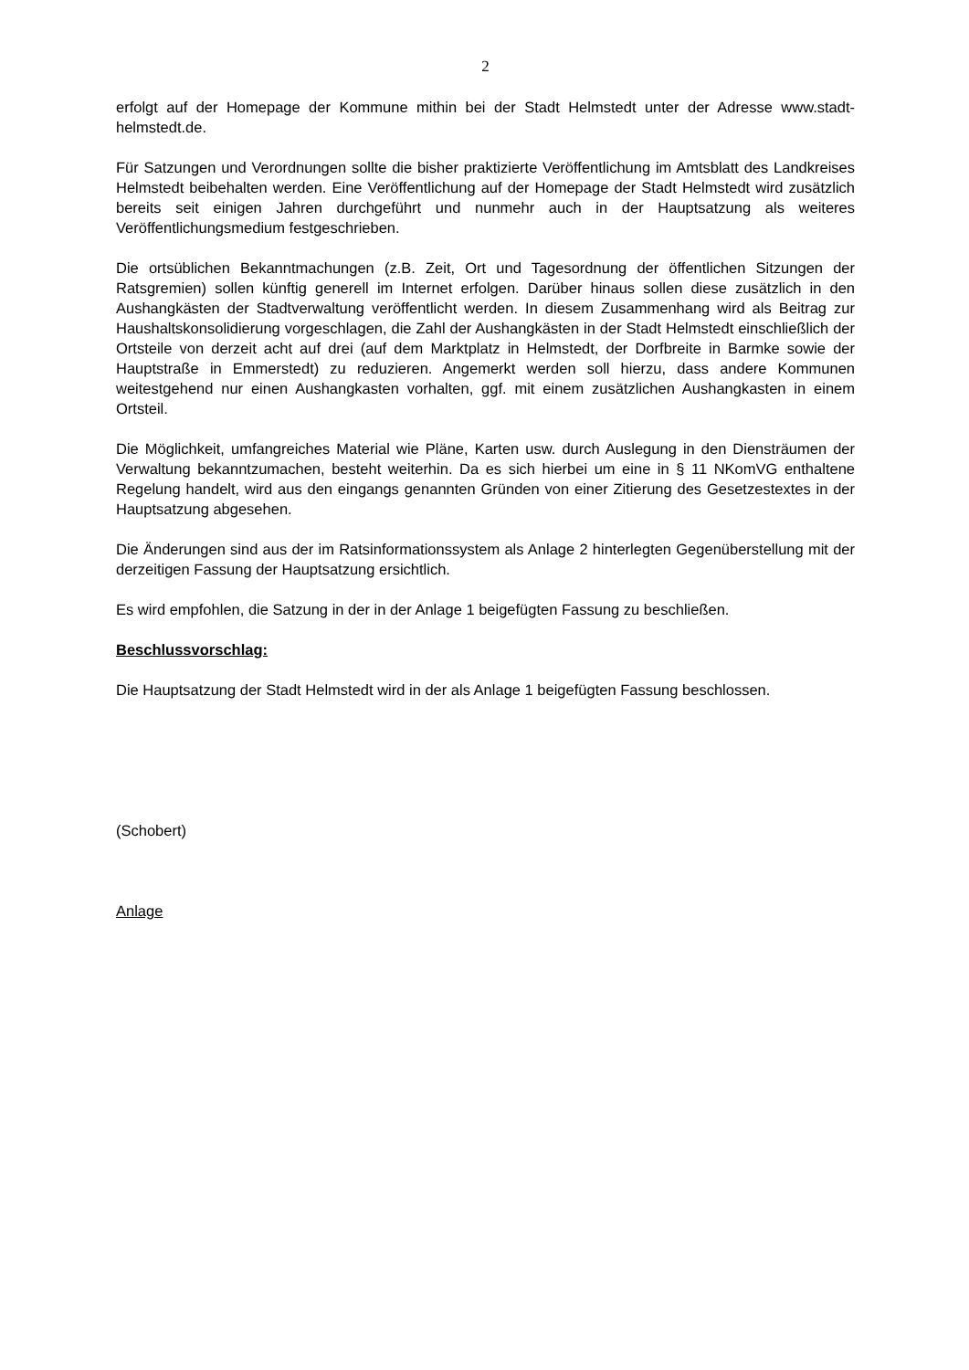2
erfolgt auf der Homepage der Kommune mithin bei der Stadt Helmstedt unter der Adresse www.stadt-helmstedt.de.
Für Satzungen und Verordnungen sollte die bisher praktizierte Veröffentlichung im Amtsblatt des Landkreises Helmstedt beibehalten werden. Eine Veröffentlichung auf der Homepage der Stadt Helmstedt wird zusätzlich bereits seit einigen Jahren durchgeführt und nunmehr auch in der Hauptsatzung als weiteres Veröffentlichungsmedium festgeschrieben.
Die ortsüblichen Bekanntmachungen (z.B. Zeit, Ort und Tagesordnung der öffentlichen Sitzungen der Ratsgremien) sollen künftig generell im Internet erfolgen. Darüber hinaus sollen diese zusätzlich in den Aushangkästen der Stadtverwaltung veröffentlicht werden. In diesem Zusammenhang wird als Beitrag zur Haushaltskonsolidierung vorgeschlagen, die Zahl der Aushangkästen in der Stadt Helmstedt einschließlich der Ortsteile von derzeit acht auf drei (auf dem Marktplatz in Helmstedt, der Dorfbreite in Barmke sowie der Hauptstraße in Emmerstedt) zu reduzieren. Angemerkt werden soll hierzu, dass andere Kommunen weitestgehend nur einen Aushangkasten vorhalten, ggf. mit einem zusätzlichen Aushangkasten in einem Ortsteil.
Die Möglichkeit, umfangreiches Material wie Pläne, Karten usw. durch Auslegung in den Diensträumen der Verwaltung bekanntzumachen, besteht weiterhin. Da es sich hierbei um eine in § 11 NKomVG enthaltene Regelung handelt, wird aus den eingangs genannten Gründen von einer Zitierung des Gesetzestextes in der Hauptsatzung abgesehen.
Die Änderungen sind aus der im Ratsinformationssystem als Anlage 2 hinterlegten Gegenüberstellung mit der derzeitigen Fassung der Hauptsatzung ersichtlich.
Es wird empfohlen, die Satzung in der in der Anlage 1 beigefügten Fassung zu beschließen.
Beschlussvorschlag:
Die Hauptsatzung der Stadt Helmstedt wird in der als Anlage 1 beigefügten Fassung beschlossen.
(Schobert)
Anlage